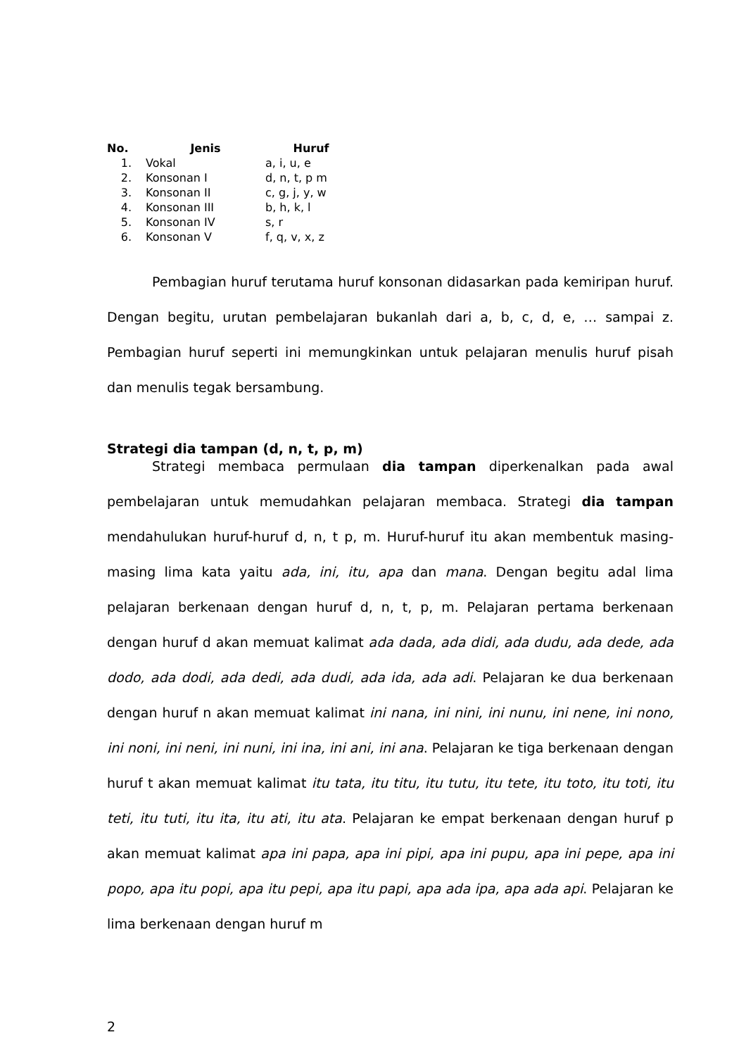| No. | Jenis | Huruf |
| --- | --- | --- |
| 1. | Vokal | a, i, u, e |
| 2. | Konsonan I | d, n, t, p m |
| 3. | Konsonan II | c, g, j, y, w |
| 4. | Konsonan III | b, h, k, l |
| 5. | Konsonan IV | s, r |
| 6. | Konsonan V | f, q, v, x, z |
Pembagian huruf terutama huruf konsonan didasarkan pada kemiripan huruf. Dengan begitu, urutan pembelajaran bukanlah dari a, b, c, d, e, … sampai z. Pembagian huruf seperti ini memungkinkan untuk pelajaran menulis huruf pisah dan menulis tegak bersambung.
Strategi dia tampan (d, n, t, p, m)
Strategi membaca permulaan dia tampan diperkenalkan pada awal pembelajaran untuk memudahkan pelajaran membaca. Strategi dia tampan mendahulukan huruf-huruf d, n, t p, m. Huruf-huruf itu akan membentuk masing-masing lima kata yaitu ada, ini, itu, apa dan mana. Dengan begitu adal lima pelajaran berkenaan dengan huruf d, n, t, p, m. Pelajaran pertama berkenaan dengan huruf d akan memuat kalimat ada dada, ada didi, ada dudu, ada dede, ada dodo, ada dodi, ada dedi, ada dudi, ada ida, ada adi. Pelajaran ke dua berkenaan dengan huruf n akan memuat kalimat ini nana, ini nini, ini nunu, ini nene, ini nono, ini noni, ini neni, ini nuni, ini ina, ini ani, ini ana. Pelajaran ke tiga berkenaan dengan huruf t akan memuat kalimat itu tata, itu titu, itu tutu, itu tete, itu toto, itu toti, itu teti, itu tuti, itu ita, itu ati, itu ata. Pelajaran ke empat berkenaan dengan huruf p akan memuat kalimat apa ini papa, apa ini pipi, apa ini pupu, apa ini pepe, apa ini popo, apa itu popi, apa itu pepi, apa itu papi, apa ada ipa, apa ada api. Pelajaran ke lima berkenaan dengan huruf m
2